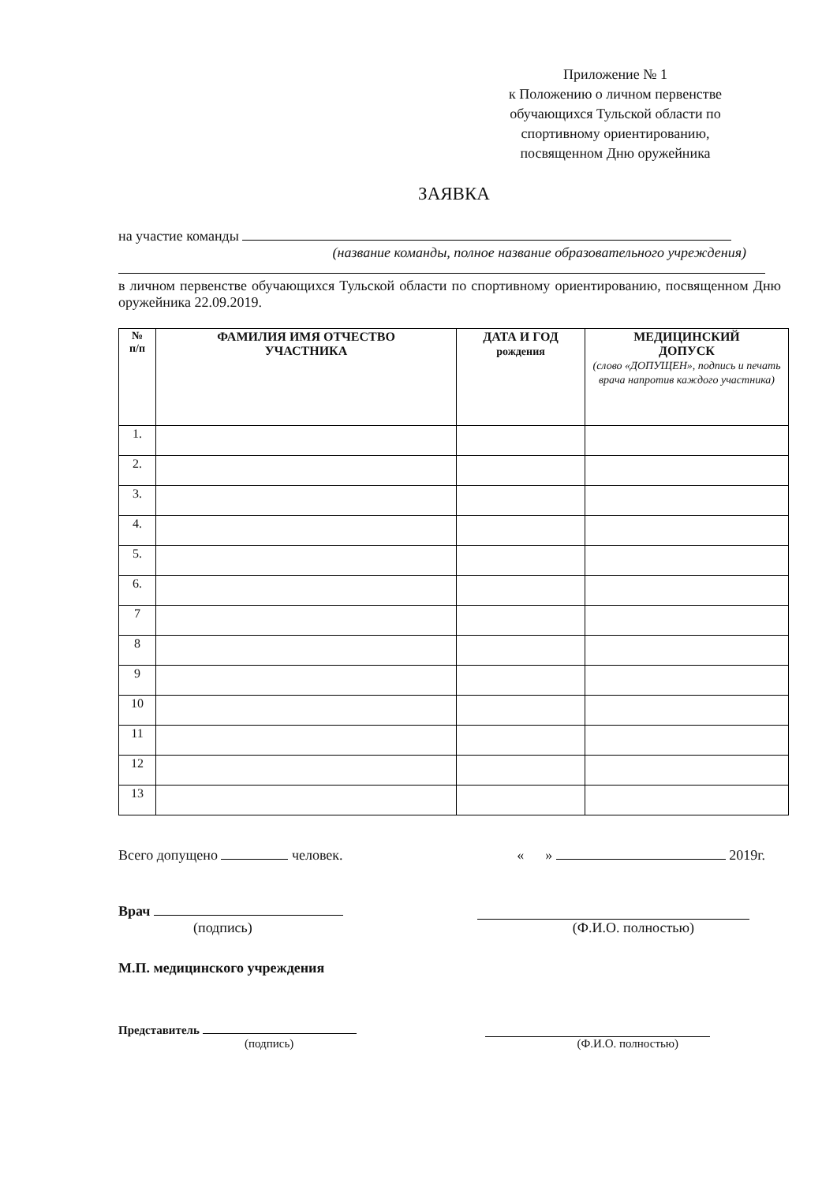Приложение № 1
к Положению о личном первенстве обучающихся Тульской области по спортивному ориентированию, посвященном Дню оружейника
ЗАЯВКА
на участие команды
(название команды, полное название образовательного учреждения)
в личном первенстве обучающихся Тульской области по спортивному ориентированию, посвященном Дню оружейника 22.09.2019.
| № п/п | ФАМИЛИЯ ИМЯ ОТЧЕСТВО УЧАСТНИКА | ДАТА И ГОД рождения | МЕДИЦИНСКИЙ ДОПУСК (слово «ДОПУЩЕН», подпись и печать врача напротив каждого участника) |
| --- | --- | --- | --- |
| 1. | | | |
| 2. | | | |
| 3. | | | |
| 4. | | | |
| 5. | | | |
| 6. | | | |
| 7 | | | |
| 8 | | | |
| 9 | | | |
| 10 | | | |
| 11 | | | |
| 12 | | | |
| 13 | | | |
Всего допущено человек. « » 2019г.
Врач
(подпись) (Ф.И.О. полностью)
М.П. медицинского учреждения
Представитель
(подпись) (Ф.И.О. полностью)